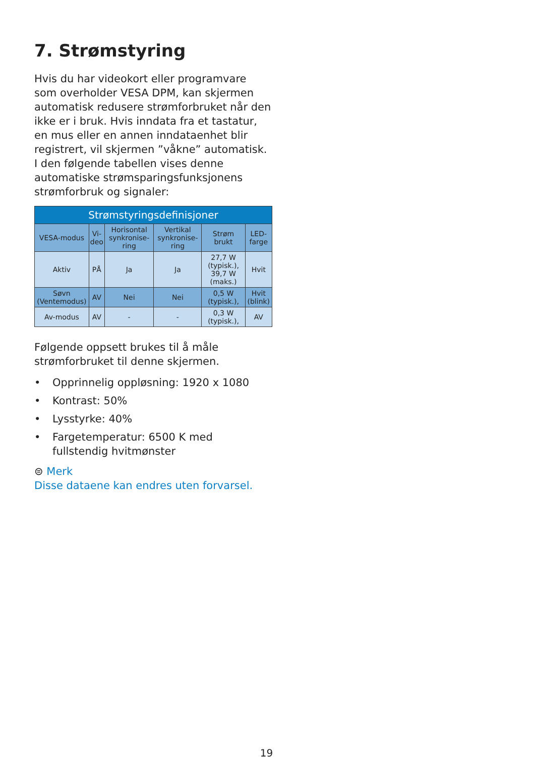7. Strømstyring
Hvis du har videokort eller programvare som overholder VESA DPM, kan skjermen automatisk redusere strømforbruket når den ikke er i bruk. Hvis inndata fra et tastatur, en mus eller en annen inndataenhet blir registrert, vil skjermen ”våkne” automatisk. I den følgende tabellen vises denne automatiske strømsparingsfunksjonens strømforbruk og signaler:
| Strømstyringsdefinisjoner | | | | | |
| --- | --- | --- | --- | --- | --- |
| VESA-modus | Vi- deo | Horisontal synkronise-ring | Vertikal synkronise-ring | Strøm brukt | LED-farge |
| Aktiv | PÅ | Ja | Ja | 27,7 W (typisk.), 39,7 W (maks.) | Hvit |
| Søvn (Ventemodus) | AV | Nei | Nei | 0,5 W (typisk.), | Hvit (blink) |
| Av-modus | AV | - | - | 0,3 W (typisk.), | AV |
Følgende oppsett brukes til å måle strømforbruket til denne skjermen.
• Opprinnelig oppløsning: 1920 x 1080
• Kontrast: 50%
• Lysstyrke: 40%
• Fargetemperatur: 6500 K med fullstendig hvitmønster
⊜ Merk
Disse dataene kan endres uten forvarsel.
19